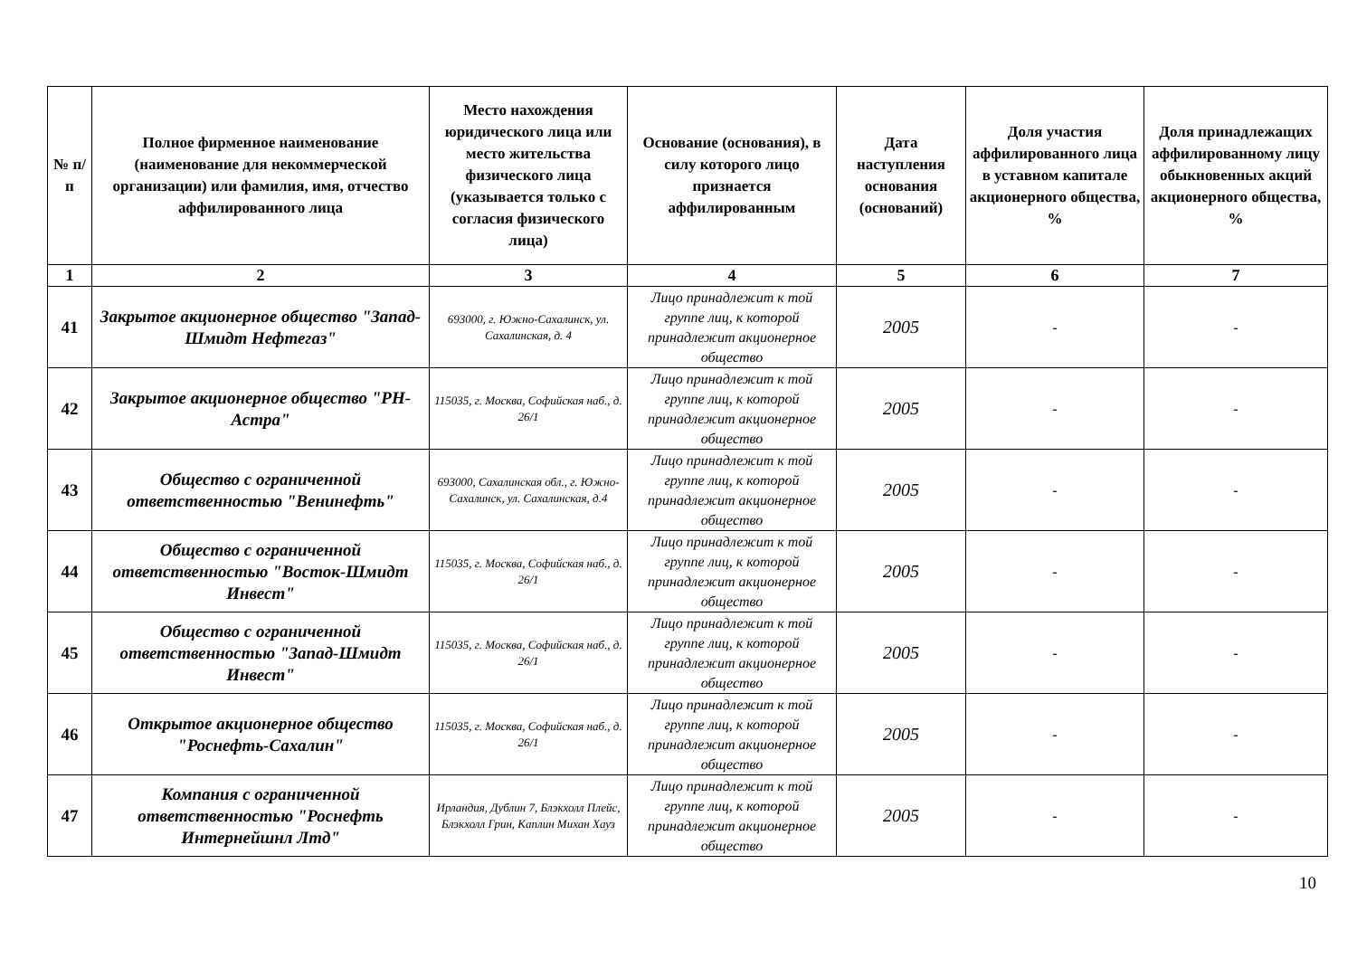| № п/п | Полное фирменное наименование (наименование для некоммерческой организации) или фамилия, имя, отчество аффилированного лица | Место нахождения юридического лица или место жительства физического лица (указывается только с согласия физического лица) | Основание (основания), в силу которого лицо признается аффилированным | Дата наступления основания (оснований) | Доля участия аффилированного лица в уставном капитале акционерного общества, % | Доля принадлежащих аффилированному лицу обыкновенных акций акционерного общества, % |
| --- | --- | --- | --- | --- | --- | --- |
| 1 | 2 | 3 | 4 | 5 | 6 | 7 |
| 41 | Закрытое акционерное общество "Запад-Шмидт Нефтегаз" | 693000, г. Южно-Сахалинск, ул. Сахалинская, д. 4 | Лицо принадлежит к той группе лиц, к которой принадлежит акционерное общество | 2005 | - | - |
| 42 | Закрытое акционерное общество "РН-Астра" | 115035, г. Москва, Софийская наб., д. 26/1 | Лицо принадлежит к той группе лиц, к которой принадлежит акционерное общество | 2005 | - | - |
| 43 | Общество с ограниченной ответственностью "Венинефть" | 693000, Сахалинская обл., г. Южно-Сахалинск, ул. Сахалинская, д.4 | Лицо принадлежит к той группе лиц, к которой принадлежит акционерное общество | 2005 | - | - |
| 44 | Общество с ограниченной ответственностью "Восток-Шмидт Инвест" | 115035, г. Москва, Софийская наб., д. 26/1 | Лицо принадлежит к той группе лиц, к которой принадлежит акционерное общество | 2005 | - | - |
| 45 | Общество с ограниченной ответственностью "Запад-Шмидт Инвест" | 115035, г. Москва, Софийская наб., д. 26/1 | Лицо принадлежит к той группе лиц, к которой принадлежит акционерное общество | 2005 | - | - |
| 46 | Открытое акционерное общество "Роснефть-Сахалин" | 115035, г. Москва, Софийская наб., д. 26/1 | Лицо принадлежит к той группе лиц, к которой принадлежит акционерное общество | 2005 | - | - |
| 47 | Компания с ограниченной ответственностью "Роснефть Интернейшнл Лтд" | Ирландия, Дублин 7, Блэкхолл Плейс, Блэкхолл Грин, Каплин Михан Хауз | Лицо принадлежит к той группе лиц, к которой принадлежит акционерное общество | 2005 | - | - |
10